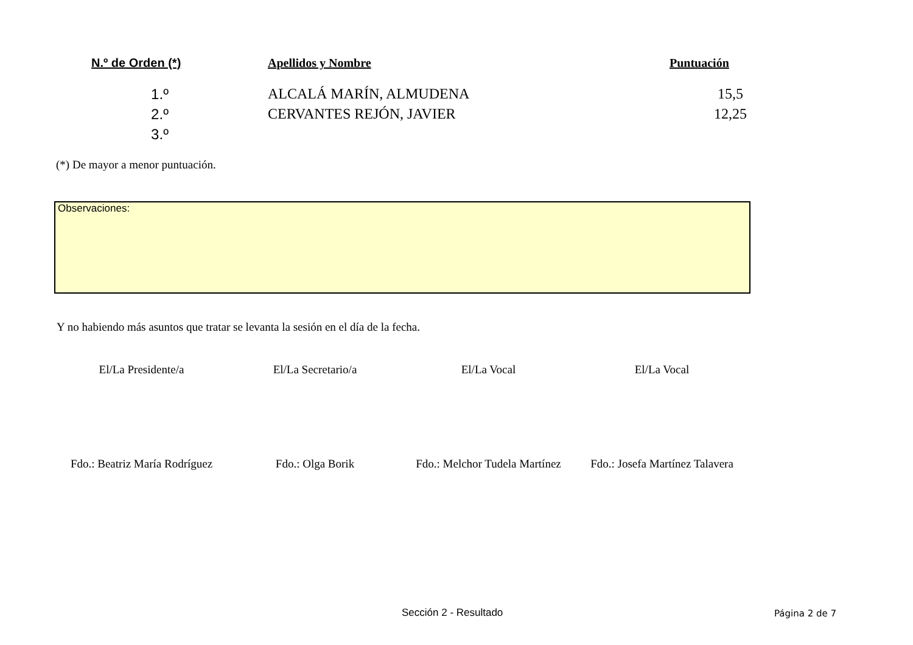| N.º de Orden (*) | Apellidos y Nombre | Puntuación |
| --- | --- | --- |
| 1.º | ALCALÁ MARÍN, ALMUDENA | 15,5 |
| 2.º | CERVANTES REJÓN, JAVIER | 12,25 |
| 3.º | | |
(*) De mayor a menor puntuación.
Observaciones:
Y no habiendo más asuntos que tratar se levanta la sesión en el día de la fecha.
El/La Presidente/a El/La Secretario/a El/La Vocal El/La Vocal
Fdo.: Beatriz María Rodríguez Fdo.: Olga Borik Fdo.: Melchor Tudela Martínez Fdo.: Josefa Martínez Talavera
Sección 2 - Resultado Página 2 de 7